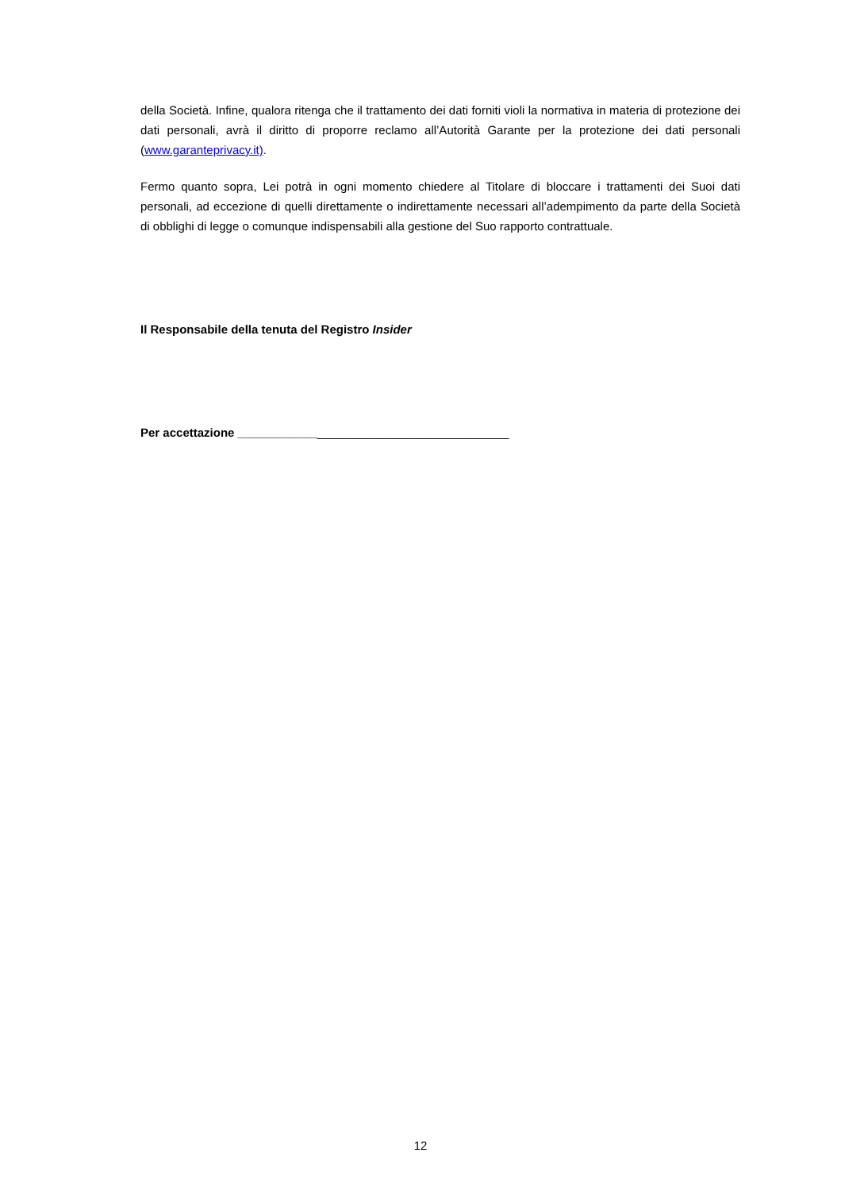della Società. Infine, qualora ritenga che il trattamento dei dati forniti violi la normativa in materia di protezione dei dati personali, avrà il diritto di proporre reclamo all’Autorità Garante per la protezione dei dati personali (www.garanteprivacy.it).
Fermo quanto sopra, Lei potrà in ogni momento chiedere al Titolare di bloccare i trattamenti dei Suoi dati personali, ad eccezione di quelli direttamente o indirettamente necessari all’adempimento da parte della Società di obblighi di legge o comunque indispensabili alla gestione del Suo rapporto contrattuale.
Il Responsabile della tenuta del Registro Insider
Per accettazione _________________________________________
12